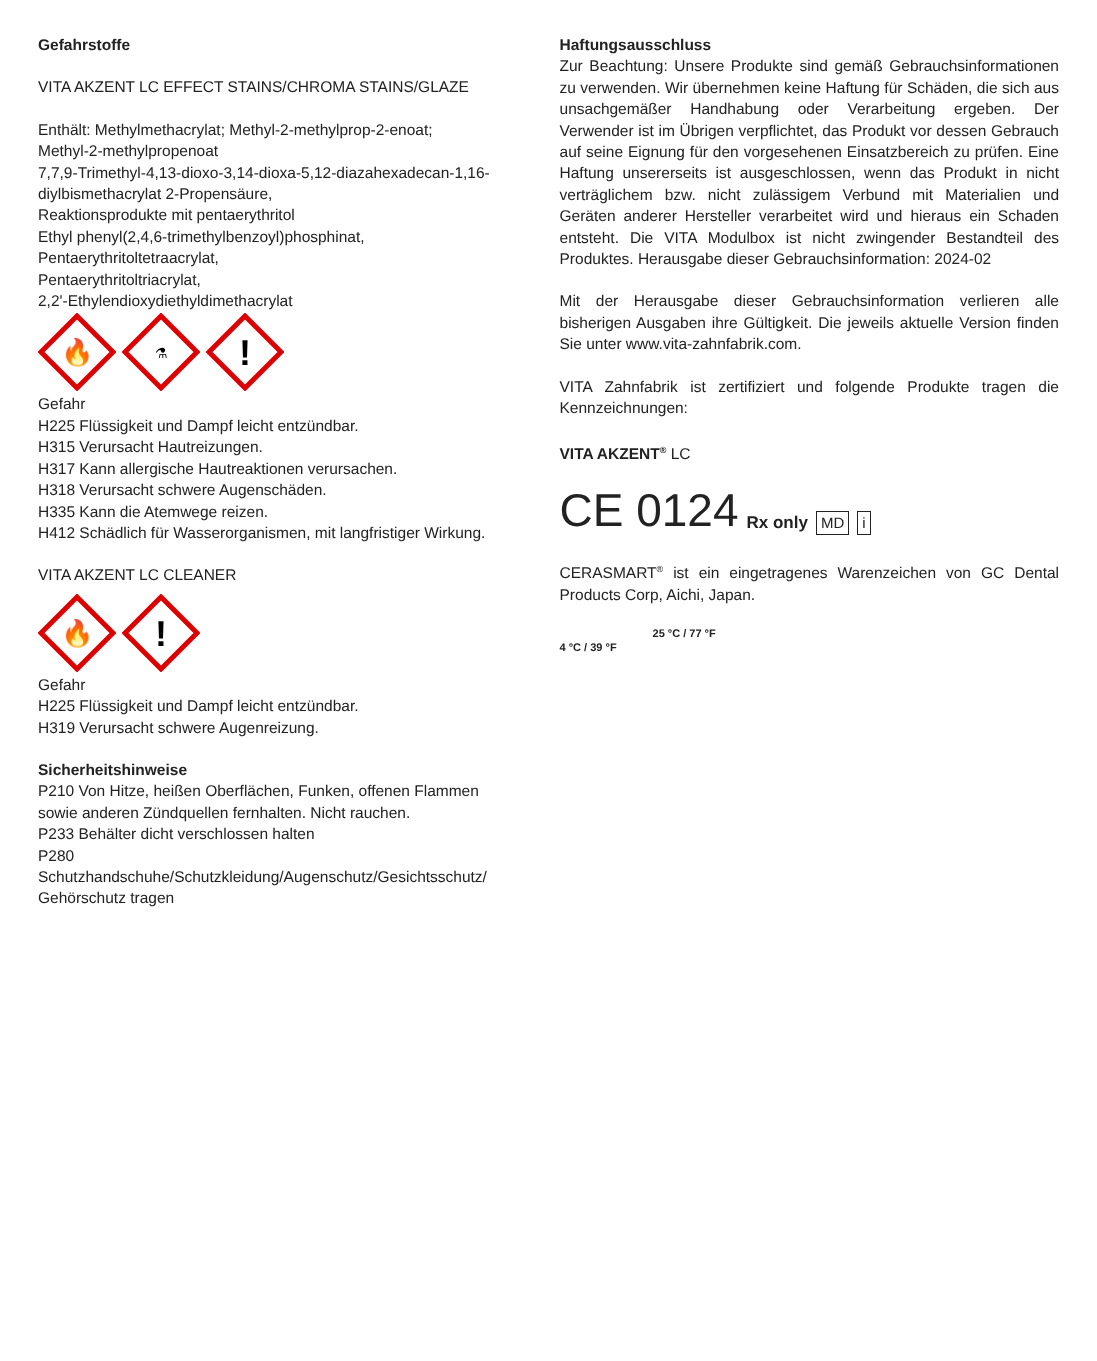Gefahrstoffe
VITA AKZENT LC EFFECT STAINS/CHROMA STAINS/GLAZE
Enthält: Methylmethacrylat; Methyl-2-methylprop-2-enoat;
Methyl-2-methylpropenoat
7,7,9-Trimethyl-4,13-dioxo-3,14-dioxa-5,12-diazahexadecan-1,16-diylbismethacrylat 2-Propensäure,
Reaktionsprodukte mit pentaerythritol
Ethyl phenyl(2,4,6-trimethylbenzoyl)phosphinat,
Pentaerythritoltetraacrylat,
Pentaerythritoltriacrylat,
2,2'-Ethylendioxydiethyldimethacrylat
🔥
⚗
!
Gefahr
H225 Flüssigkeit und Dampf leicht entzündbar.
H315 Verursacht Hautreizungen.
H317 Kann allergische Hautreaktionen verursachen.
H318 Verursacht schwere Augenschäden.
H335 Kann die Atemwege reizen.
H412 Schädlich für Wasserorganismen, mit langfristiger Wirkung.
VITA AKZENT LC CLEANER
🔥
!
Gefahr
H225 Flüssigkeit und Dampf leicht entzündbar.
H319 Verursacht schwere Augenreizung.
Sicherheitshinweise
P210 Von Hitze, heißen Oberflächen, Funken, offenen Flammen sowie anderen Zündquellen fernhalten. Nicht rauchen.
P233 Behälter dicht verschlossen halten
P280 Schutzhandschuhe/Schutzkleidung/Augenschutz/Gesichtsschutz/ Gehörschutz tragen
Haftungsausschluss
Zur Beachtung: Unsere Produkte sind gemäß Gebrauchsinformationen zu verwenden. Wir übernehmen keine Haftung für Schäden, die sich aus unsachgemäßer Handhabung oder Verarbeitung ergeben. Der Verwender ist im Übrigen verpflichtet, das Produkt vor dessen Gebrauch auf seine Eignung für den vorgesehenen Einsatzbereich zu prüfen. Eine Haftung unsererseits ist ausgeschlossen, wenn das Produkt in nicht verträglichem bzw. nicht zulässigem Verbund mit Materialien und Geräten anderer Hersteller verarbeitet wird und hieraus ein Schaden entsteht. Die VITA Modulbox ist nicht zwingender Bestandteil des Produktes. Herausgabe dieser Gebrauchsinformation: 2024-02
Mit der Herausgabe dieser Gebrauchsinformation verlieren alle bisherigen Ausgaben ihre Gültigkeit. Die jeweils aktuelle Version finden Sie unter www.vita-zahnfabrik.com.
VITA Zahnfabrik ist zertifiziert und folgende Produkte tragen die Kennzeichnungen:
VITA AKZENT<sup>®</sup> LC
CE 0124 Rx only MD i
CERASMART<sup>®</sup> ist ein eingetragenes Warenzeichen von GC Dental Products Corp, Aichi, Japan.
25 °C / 77 °F
4 °C / 39 °F